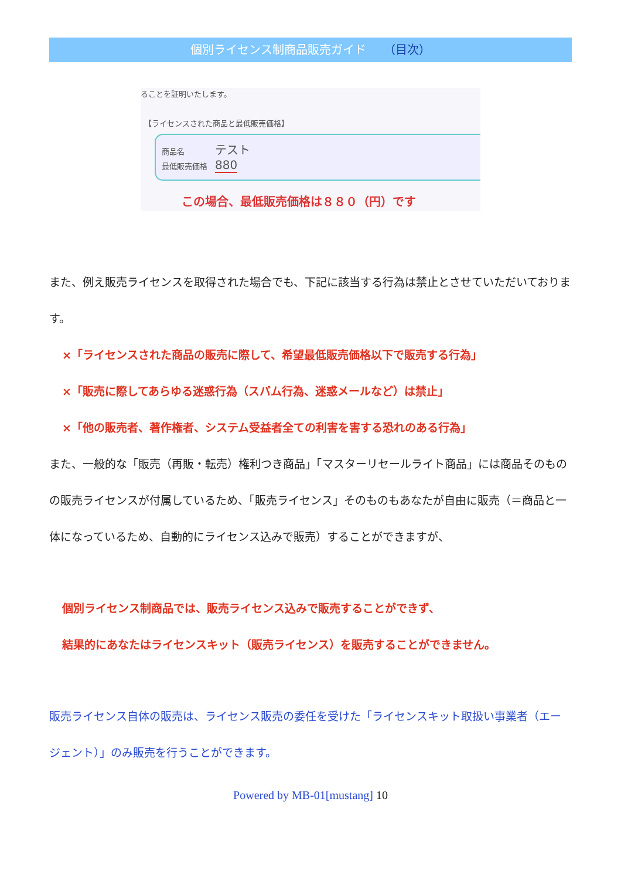個別ライセンス制商品販売ガイド （目次）
ることを証明いたします。
【ライセンスされた商品と最低販売価格】
商品名　　　　テスト
最低販売価格　880
この場合、最低販売価格は８８０（円）です
また、例え販売ライセンスを取得された場合でも、下記に該当する行為は禁止とさせていただいております。
×「ライセンスされた商品の販売に際して、希望最低販売価格以下で販売する行為」
×「販売に際してあらゆる迷惑行為（スパム行為、迷惑メールなど）は禁止」
×「他の販売者、著作権者、システム受益者全ての利害を害する恐れのある行為」
また、一般的な「販売（再販・転売）権利つき商品」「マスターリセールライト商品」には商品そのものの販売ライセンスが付属しているため、「販売ライセンス」そのものもあなたが自由に販売（＝商品と一体になっているため、自動的にライセンス込みで販売）することができますが、
個別ライセンス制商品では、販売ライセンス込みで販売することができず、
結果的にあなたはライセンスキット（販売ライセンス）を販売することができません。
販売ライセンス自体の販売は、ライセンス販売の委任を受けた「ライセンスキット取扱い事業者（エージェント）」のみ販売を行うことができます。
Powered by MB-01[mustang] 10